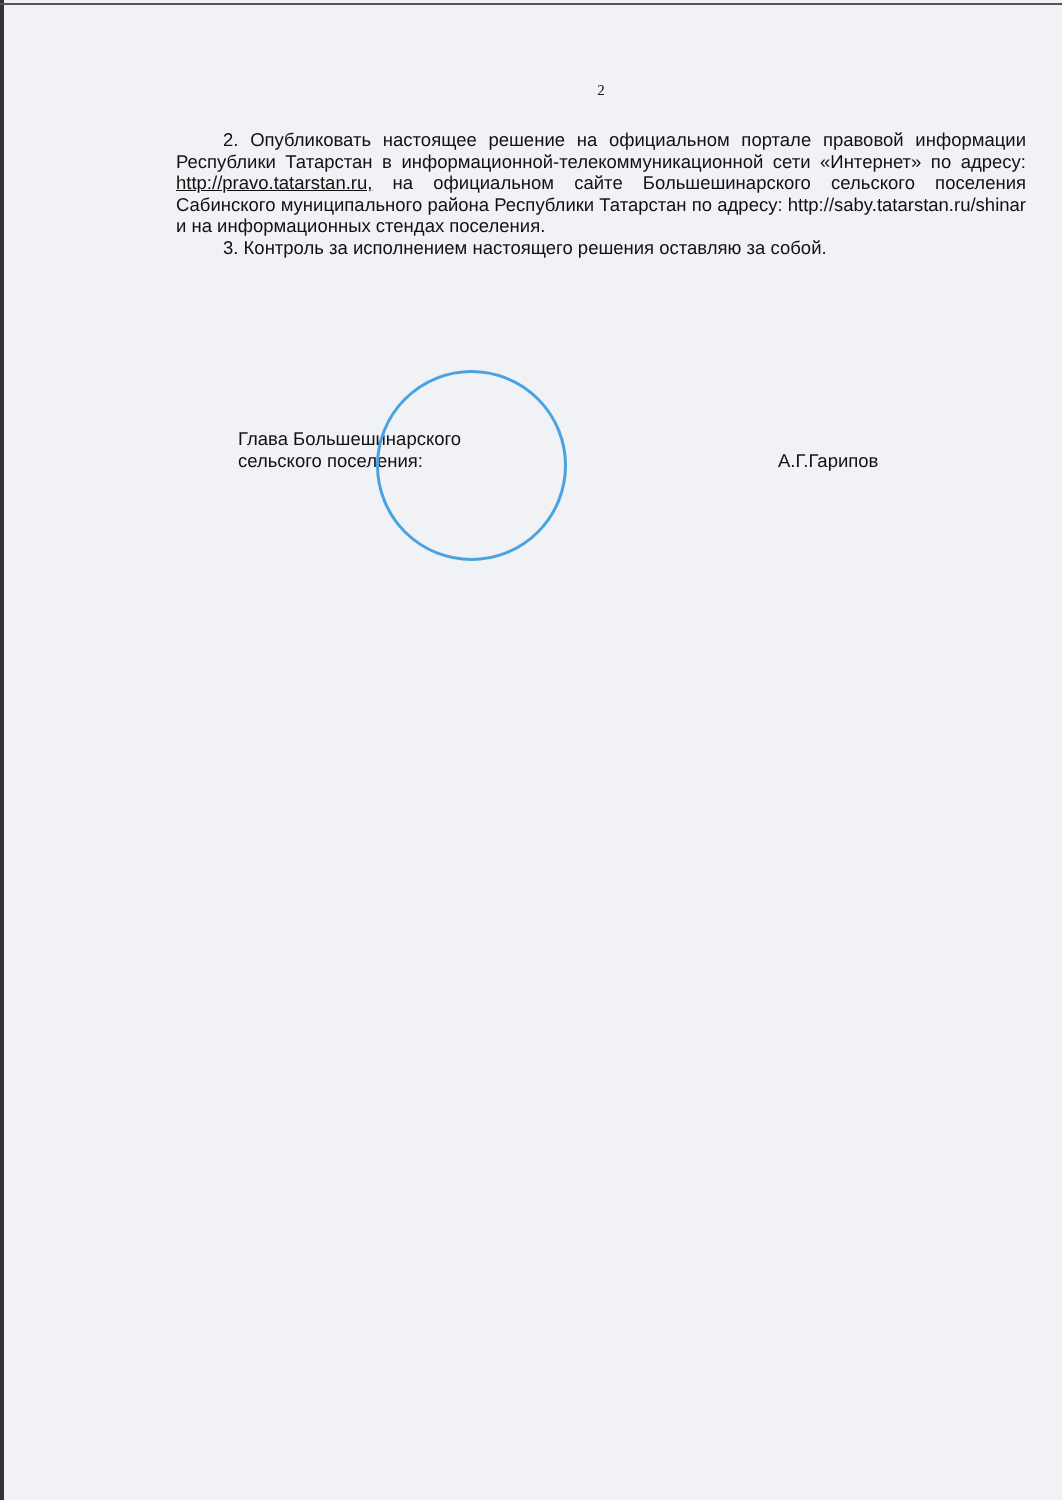2
2. Опубликовать настоящее решение на официальном портале правовой информации Республики Татарстан в информационной-телекоммуникационной сети «Интернет» по адресу: http://pravo.tatarstan.ru, на официальном сайте Большешинарского сельского поселения Сабинского муниципального района Республики Татарстан по адресу: http://saby.tatarstan.ru/shinar и на информационных стендах поселения.
3. Контроль за исполнением настоящего решения оставляю за собой.
Глава Большешинарского
сельского поселения:
А.Г.Гарипов